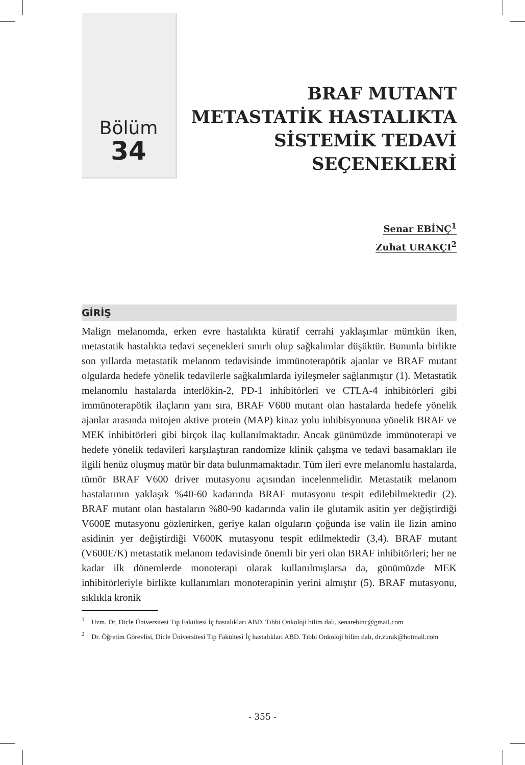Bölüm
34
BRAF MUTANT
METASTATİK HASTALIKTA
SİSTEMİK TEDAVİ
SEÇENEKLERİ
Senar EBİNÇ<sup>1</sup>
Zuhat URAKÇI<sup>2</sup>
GİRİŞ
Malign melanomda, erken evre hastalıkta küratif cerrahi yaklaşımlar mümkün iken, metastatik hastalıkta tedavi seçenekleri sınırlı olup sağkalımlar düşüktür. Bununla birlikte son yıllarda metastatik melanom tedavisinde immünoterapötik ajanlar ve BRAF mutant olgularda hedefe yönelik tedavilerle sağkalımlarda iyileşmeler sağlanmıştır (1). Metastatik melanomlu hastalarda interlökin-2, PD-1 inhibitörleri ve CTLA-4 inhibitörleri gibi immünoterapötik ilaçların yanı sıra, BRAF V600 mutant olan hastalarda hedefe yönelik ajanlar arasında mitojen aktive protein (MAP) kinaz yolu inhibisyonuna yönelik BRAF ve MEK inhibitörleri gibi birçok ilaç kullanılmaktadır. Ancak günümüzde immünoterapi ve hedefe yönelik tedavileri karşılaştıran randomize klinik çalışma ve tedavi basamakları ile ilgili henüz oluşmuş matür bir data bulunmamaktadır. Tüm ileri evre melanomlu hastalarda, tümör BRAF V600 driver mutasyonu açısından incelenmelidir. Metastatik melanom hastalarının yaklaşık %40-60 kadarında BRAF mutasyonu tespit edilebilmektedir (2). BRAF mutant olan hastaların %80-90 kadarında valin ile glutamik asitin yer değiştirdiği V600E mutasyonu gözlenirken, geriye kalan olguların çoğunda ise valin ile lizin amino asidinin yer değiştirdiği V600K mutasyonu tespit edilmektedir (3,4). BRAF mutant (V600E/K) metastatik melanom tedavisinde önemli bir yeri olan BRAF inhibitörleri; her ne kadar ilk dönemlerde monoterapi olarak kullanılmışlarsa da, günümüzde MEK inhibitörleriyle birlikte kullanımları monoterapinin yerini almıştır (5). BRAF mutasyonu, sıklıkla kronik
<sup>1</sup> Uzm. Dr, Dicle Üniversitesi Tıp Fakültesi İç hastalıkları ABD. Tıbbi Onkoloji bilim dalı, senarebinc@gmail.com
<sup>2</sup> Dr. Öğretim Görevlisi, Dicle Üniversitesi Tıp Fakültesi İç hastalıkları ABD. Tıbbi Onkoloji bilim dalı, dr.zurak@hotmail.com
- 355 -